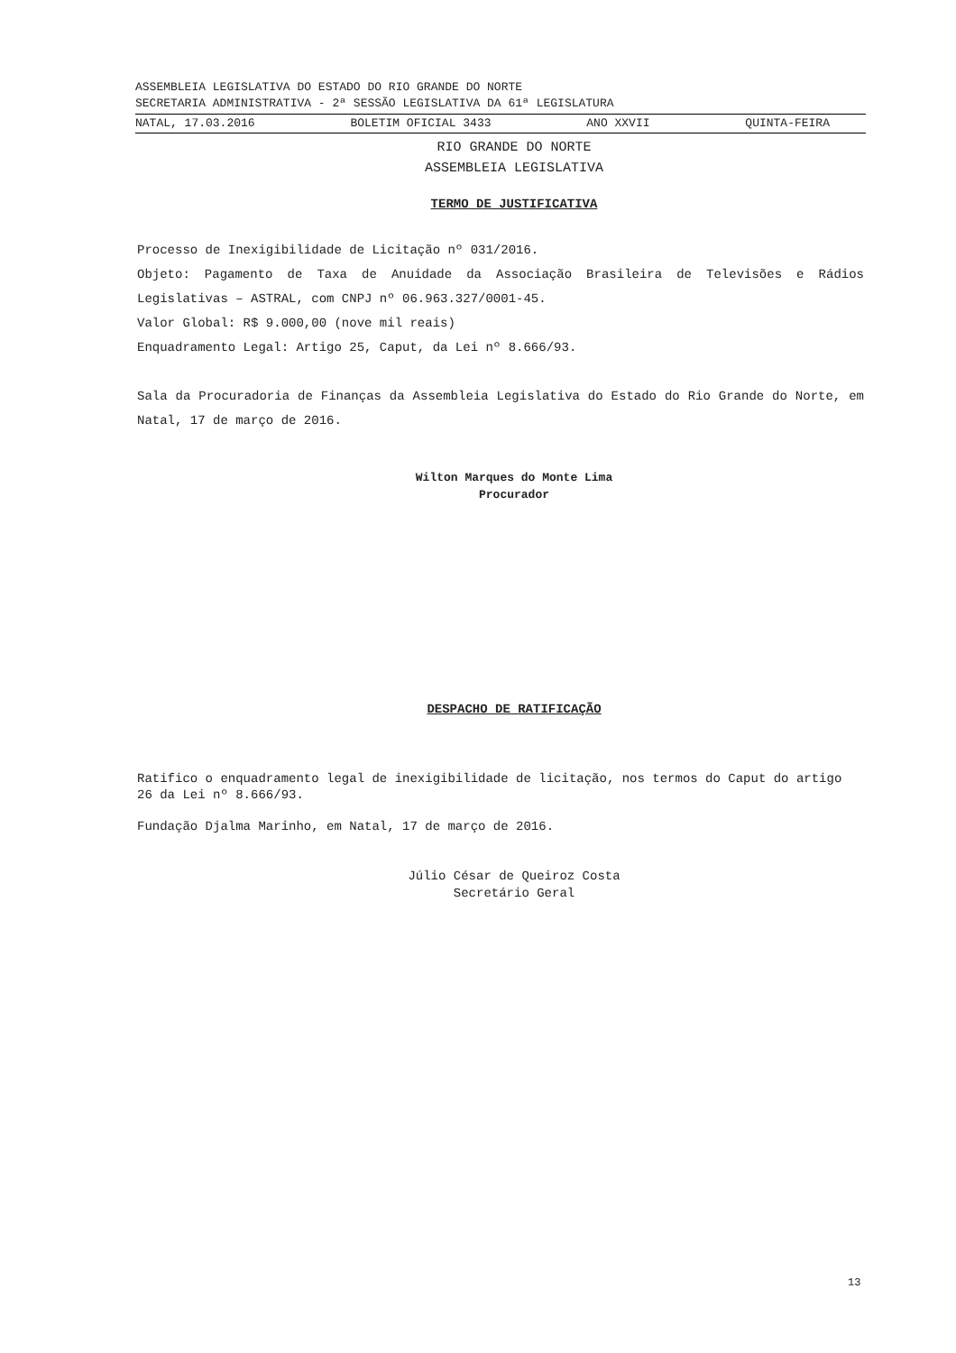ASSEMBLEIA LEGISLATIVA DO ESTADO DO RIO GRANDE DO NORTE
SECRETARIA ADMINISTRATIVA - 2ª SESSÃO LEGISLATIVA DA 61ª LEGISLATURA
NATAL, 17.03.2016 BOLETIM OFICIAL 3433 ANO XXVII QUINTA-FEIRA
RIO GRANDE DO NORTE
ASSEMBLEIA LEGISLATIVA
TERMO DE JUSTIFICATIVA
Processo de Inexigibilidade de Licitação nº 031/2016.
Objeto: Pagamento de Taxa de Anuidade da Associação Brasileira de Televisões e Rádios Legislativas – ASTRAL, com CNPJ nº 06.963.327/0001-45.
Valor Global: R$ 9.000,00 (nove mil reais)
Enquadramento Legal: Artigo 25, Caput, da Lei nº 8.666/93.
Sala da Procuradoria de Finanças da Assembleia Legislativa do Estado do Rio Grande do Norte, em Natal, 17 de março de 2016.
Wilton Marques do Monte Lima
Procurador
DESPACHO DE RATIFICAÇÃO
Ratifico o enquadramento legal de inexigibilidade de licitação, nos termos do Caput do artigo 26 da Lei nº 8.666/93.
Fundação Djalma Marinho, em Natal, 17 de março de 2016.
Júlio César de Queiroz Costa
Secretário Geral
13